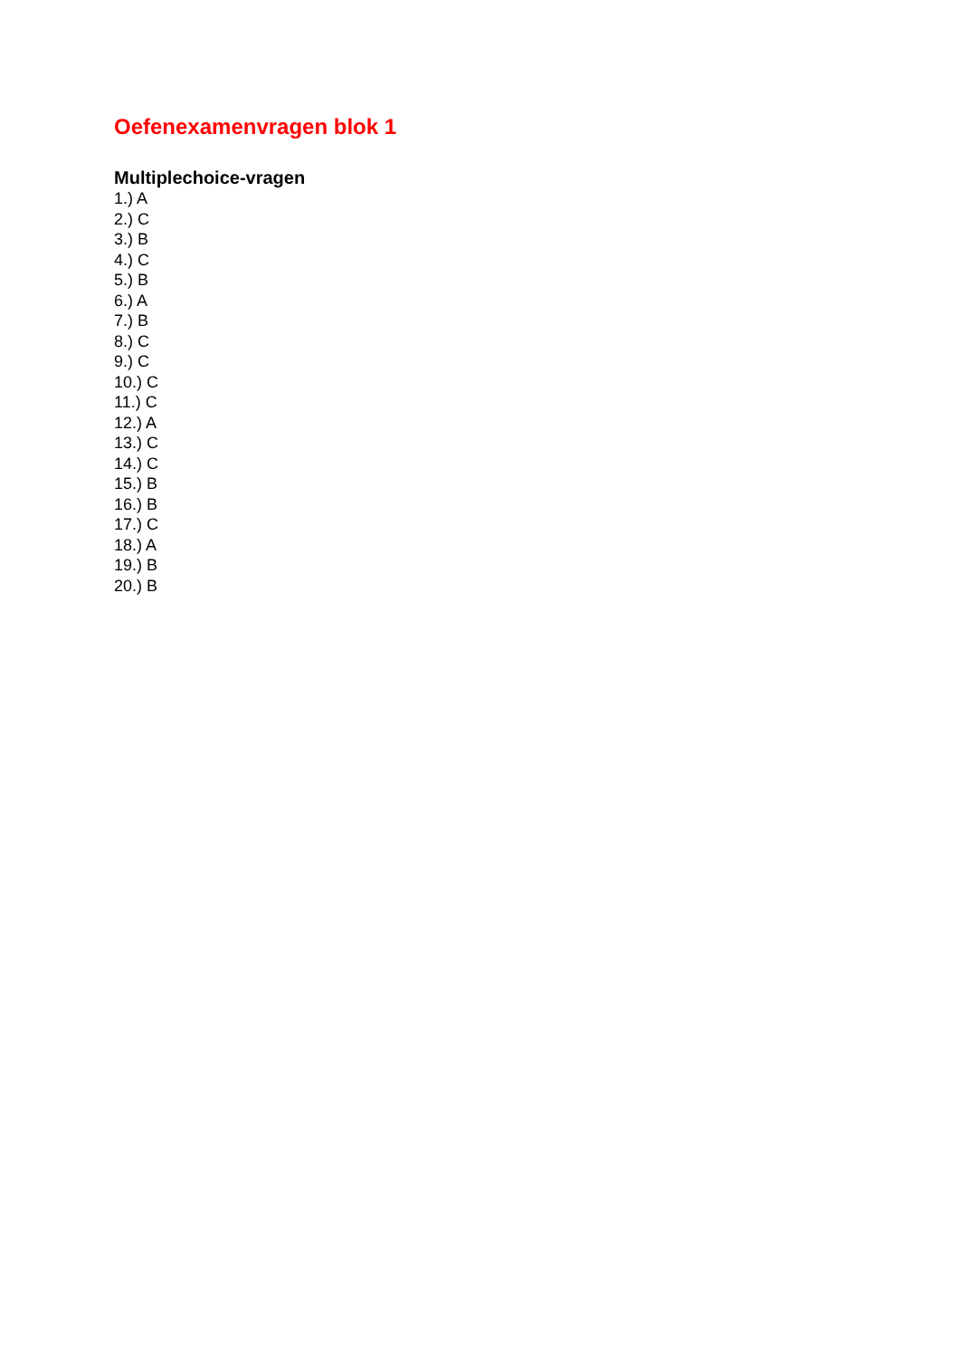Oefenexamenvragen blok 1
Multiplechoice-vragen
1.) A
2.) C
3.) B
4.) C
5.) B
6.) A
7.) B
8.) C
9.) C
10.) C
11.) C
12.) A
13.) C
14.) C
15.) B
16.) B
17.) C
18.) A
19.) B
20.) B